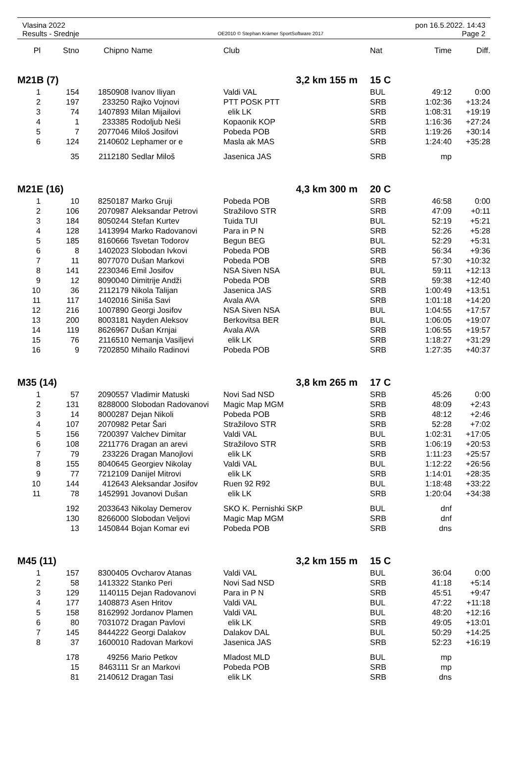Vlasina 2022 pon 16.5.2022. 14:43
Results - Srednje OE2010 © Stephan Krämer SportSoftware 2017 Page 2
| Pl | Stno | Chipno | Name | Club | Nat | Time | Diff. |
| --- | --- | --- | --- | --- | --- | --- | --- |
| M21B (7) | | | | 3,2 km 155 m | 15 C | | |
| 1 | 154 | 1850908 | Ivanov Iliyan | Valdi VAL | BUL | 49:12 | 0:00 |
| 2 | 197 | 233250 | Rajko Vojnovi | PTT POSK PTT | SRB | 1:02:36 | +13:24 |
| 3 | 74 | 1407893 | Milan Mijailovi | elik LK | SRB | 1:08:31 | +19:19 |
| 4 | 1 | 233385 | Rodoljub Neši | Kopaonik KOP | SRB | 1:16:36 | +27:24 |
| 5 | 7 | 2077046 | Miloš Josifovi | Pobeda POB | SRB | 1:19:26 | +30:14 |
| 6 | 124 | 2140602 | Lephamer or e | Masla ak MAS | SRB | 1:24:40 | +35:28 |
| | 35 | 2112180 | Sedlar Miloš | Jasenica JAS | SRB | mp | |
| M21E (16) | | | | 4,3 km 300 m | 20 C | | |
| 1 | 10 | 8250187 | Marko Gruji | Pobeda POB | SRB | 46:58 | 0:00 |
| 2 | 106 | 2070987 | Aleksandar Petrovi | Stražilovo STR | SRB | 47:09 | +0:11 |
| 3 | 184 | 8050244 | Stefan Kurtev | Tuida TUI | BUL | 52:19 | +5:21 |
| 4 | 128 | 1413994 | Marko Radovanovi | Para in P N | SRB | 52:26 | +5:28 |
| 5 | 185 | 8160666 | Tsvetan Todorov | Begun BEG | BUL | 52:29 | +5:31 |
| 6 | 8 | 1402023 | Slobodan Ivkovi | Pobeda POB | SRB | 56:34 | +9:36 |
| 7 | 11 | 8077070 | Dušan Markovi | Pobeda POB | SRB | 57:30 | +10:32 |
| 8 | 141 | 2230346 | Emil Josifov | NSA Siven NSA | BUL | 59:11 | +12:13 |
| 9 | 12 | 8090040 | Dimitrije Andži | Pobeda POB | SRB | 59:38 | +12:40 |
| 10 | 36 | 2112179 | Nikola Talijan | Jasenica JAS | SRB | 1:00:49 | +13:51 |
| 11 | 117 | 1402016 | Siniša Savi | Avala AVA | SRB | 1:01:18 | +14:20 |
| 12 | 216 | 1007890 | Georgi Josifov | NSA Siven NSA | BUL | 1:04:55 | +17:57 |
| 13 | 200 | 8003181 | Nayden Aleksov | Berkovitsa BER | BUL | 1:06:05 | +19:07 |
| 14 | 119 | 8626967 | Dušan Krnjai | Avala AVA | SRB | 1:06:55 | +19:57 |
| 15 | 76 | 2116510 | Nemanja Vasiljevi | elik LK | SRB | 1:18:27 | +31:29 |
| 16 | 9 | 7202850 | Mihailo Radinovi | Pobeda POB | SRB | 1:27:35 | +40:37 |
| M35 (14) | | | | 3,8 km 265 m | 17 C | | |
| 1 | 57 | 2090557 | Vladimir Matuski | Novi Sad NSD | SRB | 45:26 | 0:00 |
| 2 | 131 | 8288000 | Slobodan Radovanovi | Magic Map MGM | SRB | 48:09 | +2:43 |
| 3 | 14 | 8000287 | Dejan Nikoli | Pobeda POB | SRB | 48:12 | +2:46 |
| 4 | 107 | 2070982 | Petar Šari | Stražilovo STR | SRB | 52:28 | +7:02 |
| 5 | 156 | 7200397 | Valchev Dimitar | Valdi VAL | BUL | 1:02:31 | +17:05 |
| 6 | 108 | 2211776 | Dragan an arevi | Stražilovo STR | SRB | 1:06:19 | +20:53 |
| 7 | 79 | 233226 | Dragan Manojlovi | elik LK | SRB | 1:11:23 | +25:57 |
| 8 | 155 | 8040645 | Georgiev Nikolay | Valdi VAL | BUL | 1:12:22 | +26:56 |
| 9 | 77 | 7212109 | Danijel Mitrovi | elik LK | SRB | 1:14:01 | +28:35 |
| 10 | 144 | 412643 | Aleksandar Josifov | Ruen 92 R92 | BUL | 1:18:48 | +33:22 |
| 11 | 78 | 1452991 | Jovanovi Dušan | elik LK | SRB | 1:20:04 | +34:38 |
| | 192 | 2033643 | Nikolay Demerov | SKO K. Pernishki SKP | BUL | dnf | |
| | 130 | 8266000 | Slobodan Veljovi | Magic Map MGM | SRB | dnf | |
| | 13 | 1450844 | Bojan Komar evi | Pobeda POB | SRB | dns | |
| M45 (11) | | | | 3,2 km 155 m | 15 C | | |
| 1 | 157 | 8300405 | Ovcharov Atanas | Valdi VAL | BUL | 36:04 | 0:00 |
| 2 | 58 | 1413322 | Stanko Peri | Novi Sad NSD | SRB | 41:18 | +5:14 |
| 3 | 129 | 1140115 | Dejan Radovanovi | Para in P N | SRB | 45:51 | +9:47 |
| 4 | 177 | 1408873 | Asen Hritov | Valdi VAL | BUL | 47:22 | +11:18 |
| 5 | 158 | 8162992 | Jordanov Plamen | Valdi VAL | BUL | 48:20 | +12:16 |
| 6 | 80 | 7031072 | Dragan Pavlovi | elik LK | SRB | 49:05 | +13:01 |
| 7 | 145 | 8444222 | Georgi Dalakov | Dalakov DAL | BUL | 50:29 | +14:25 |
| 8 | 37 | 1600010 | Radovan Markovi | Jasenica JAS | SRB | 52:23 | +16:19 |
| | 178 | 49256 | Mario Petkov | Mladost MLD | BUL | mp | |
| | 15 | 8463111 | Sr an Markovi | Pobeda POB | SRB | mp | |
| | 81 | 2140612 | Dragan Tasi | elik LK | SRB | dns | |